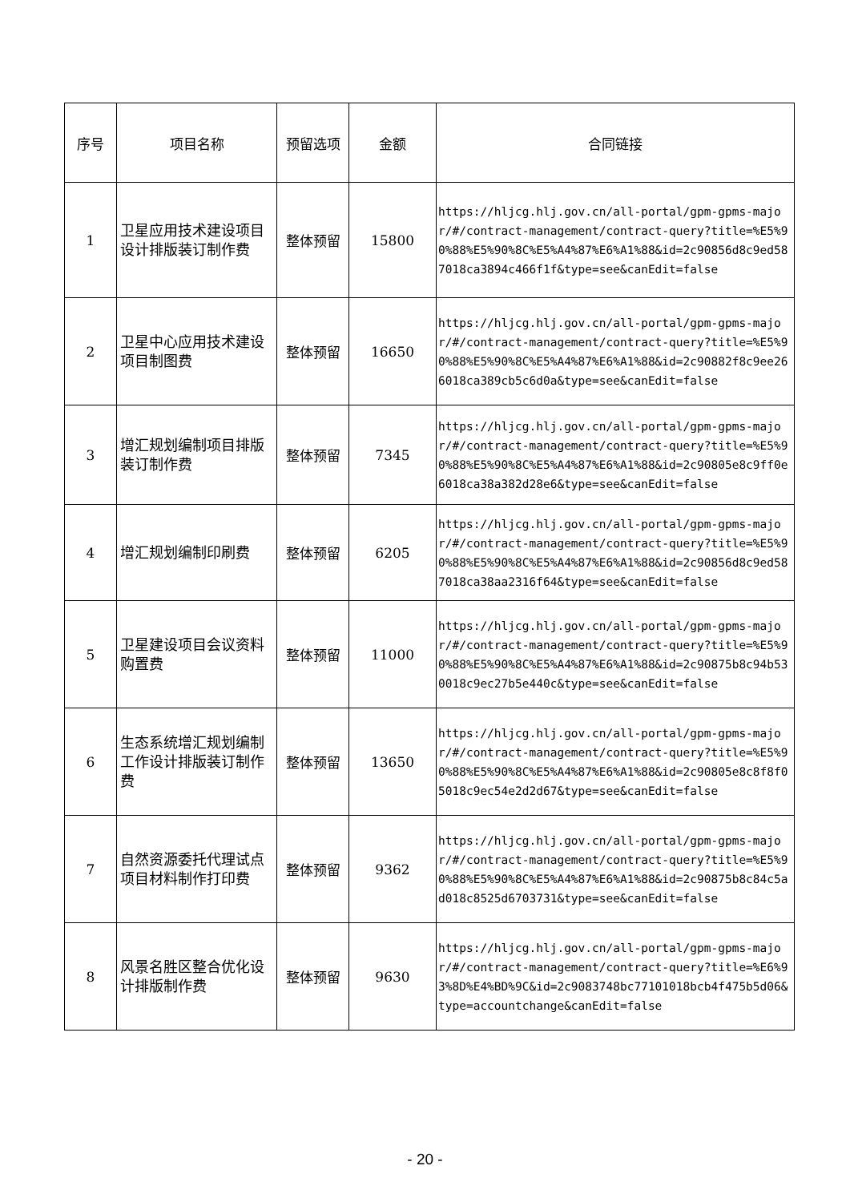| 序号 | 项目名称 | 预留选项 | 金额 | 合同链接 |
| --- | --- | --- | --- | --- |
| 1 | 卫星应用技术建设项目设计排版装订制作费 | 整体预留 | 15800 | https://hljcg.hlj.gov.cn/all-portal/gpm-gpms-major/#/contract-management/contract-query?title=%E5%90%88%E5%90%8C%E5%A4%87%E6%A1%88&id=2c90856d8c9ed587018ca3894c466f1f&type=see&canEdit=false |
| 2 | 卫星中心应用技术建设项目制图费 | 整体预留 | 16650 | https://hljcg.hlj.gov.cn/all-portal/gpm-gpms-major/#/contract-management/contract-query?title=%E5%90%88%E5%90%8C%E5%A4%87%E6%A1%88&id=2c90882f8c9ee266018ca389cb5c6d0a&type=see&canEdit=false |
| 3 | 增汇规划编制项目排版装订制作费 | 整体预留 | 7345 | https://hljcg.hlj.gov.cn/all-portal/gpm-gpms-major/#/contract-management/contract-query?title=%E5%90%88%E5%90%8C%E5%A4%87%E6%A1%88&id=2c90805e8c9ff0e6018ca38a382d28e6&type=see&canEdit=false |
| 4 | 增汇规划编制印刷费 | 整体预留 | 6205 | https://hljcg.hlj.gov.cn/all-portal/gpm-gpms-major/#/contract-management/contract-query?title=%E5%90%88%E5%90%8C%E5%A4%87%E6%A1%88&id=2c90856d8c9ed587018ca38aa2316f64&type=see&canEdit=false |
| 5 | 卫星建设项目会议资料购置费 | 整体预留 | 11000 | https://hljcg.hlj.gov.cn/all-portal/gpm-gpms-major/#/contract-management/contract-query?title=%E5%90%88%E5%90%8C%E5%A4%87%E6%A1%88&id=2c90875b8c94b530018c9ec27b5e440c&type=see&canEdit=false |
| 6 | 生态系统增汇规划编制工作设计排版装订制作费 | 整体预留 | 13650 | https://hljcg.hlj.gov.cn/all-portal/gpm-gpms-major/#/contract-management/contract-query?title=%E5%90%88%E5%90%8C%E5%A4%87%E6%A1%88&id=2c90805e8c8f8f05018c9ec54e2d2d67&type=see&canEdit=false |
| 7 | 自然资源委托代理试点项目材料制作打印费 | 整体预留 | 9362 | https://hljcg.hlj.gov.cn/all-portal/gpm-gpms-major/#/contract-management/contract-query?title=%E5%90%88%E5%90%8C%E5%A4%87%E6%A1%88&id=2c90875b8c84c5ad018c8525d6703731&type=see&canEdit=false |
| 8 | 风景名胜区整合优化设计排版制作费 | 整体预留 | 9630 | https://hljcg.hlj.gov.cn/all-portal/gpm-gpms-major/#/contract-management/contract-query?title=%E6%93%8D%E4%BD%9C&id=2c9083748bc77101018bcb4f475b5d06&type=accountchange&canEdit=false |
- 20 -